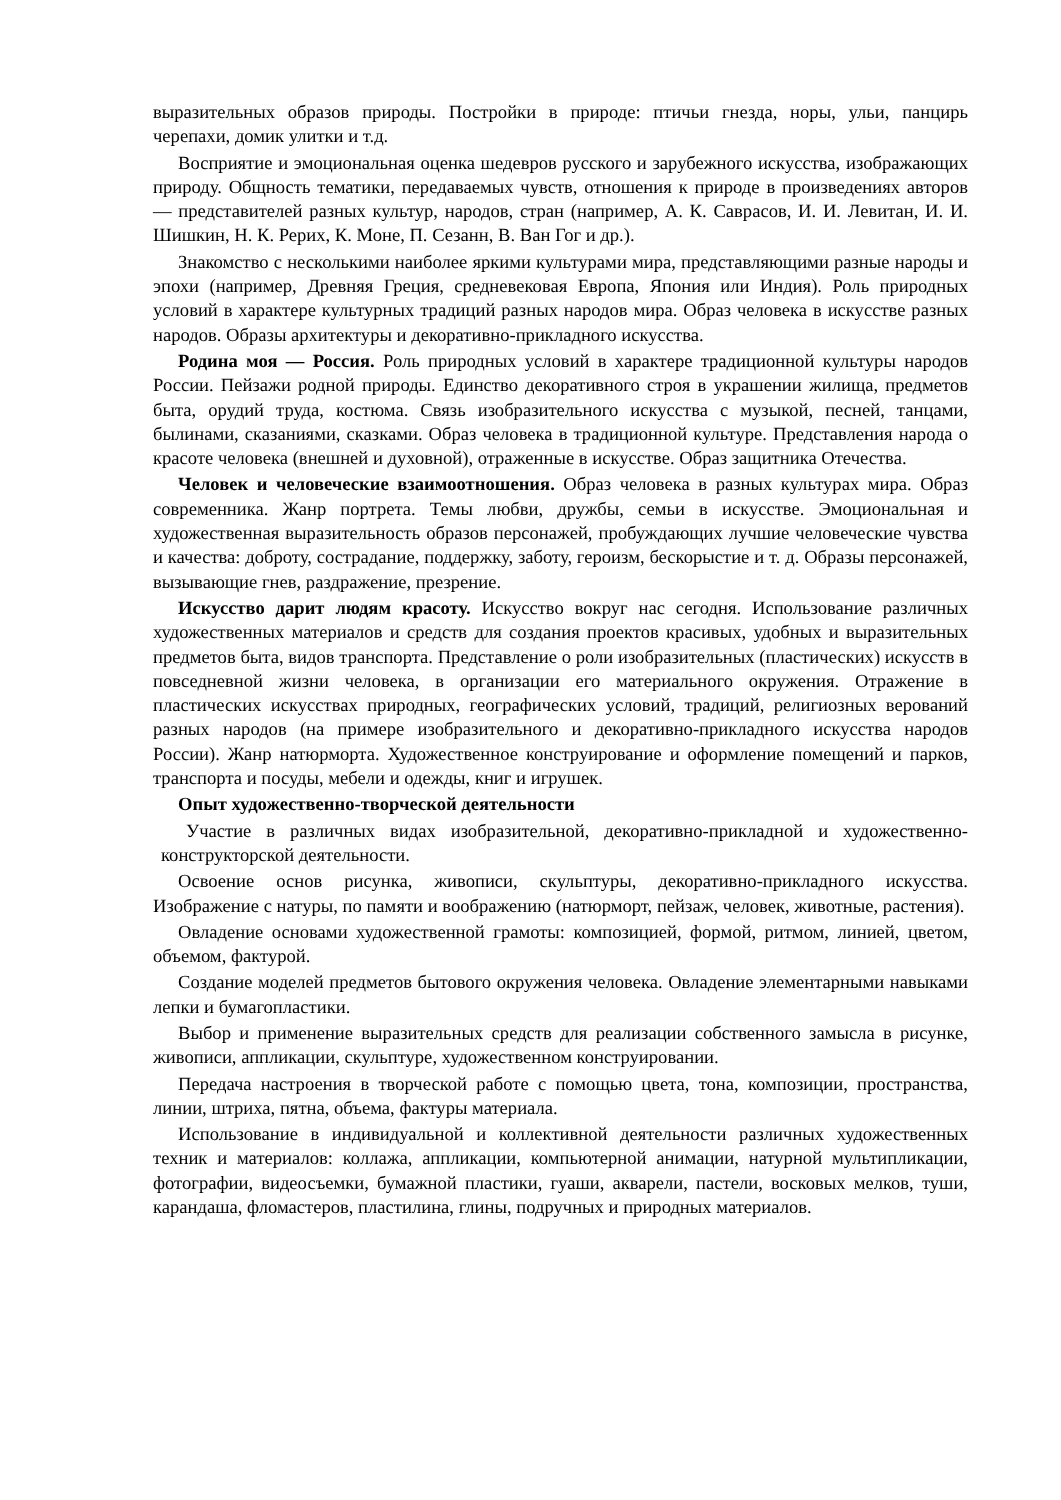выразительных образов природы. Постройки в природе: птичьи гнезда, норы, ульи, панцирь черепахи, домик улитки и т.д.
Восприятие и эмоциональная оценка шедевров русского и зарубежного искусства, изображающих природу. Общность тематики, передаваемых чувств, отношения к природе в произведениях авторов — представителей разных культур, народов, стран (например, А. К. Саврасов, И. И. Левитан, И. И. Шишкин, Н. К. Рерих, К. Моне, П. Сезанн, В. Ван Гог и др.).
Знакомство с несколькими наиболее яркими культурами мира, представляющими разные народы и эпохи (например, Древняя Греция, средневековая Европа, Япония или Индия). Роль природных условий в характере культурных традиций разных народов мира. Образ человека в искусстве разных народов. Образы архитектуры и декоративно-прикладного искусства.
Родина моя — Россия. Роль природных условий в характере традиционной культуры народов России. Пейзажи родной природы. Единство декоративного строя в украшении жилища, предметов быта, орудий труда, костюма. Связь изобразительного искусства с музыкой, песней, танцами, былинами, сказаниями, сказками. Образ человека в традиционной культуре. Представления народа о красоте человека (внешней и духовной), отраженные в искусстве. Образ защитника Отечества.
Человек и человеческие взаимоотношения. Образ человека в разных культурах мира. Образ современника. Жанр портрета. Темы любви, дружбы, семьи в искусстве. Эмоциональная и художественная выразительность образов персонажей, пробуждающих лучшие человеческие чувства и качества: доброту, сострадание, поддержку, заботу, героизм, бескорыстие и т. д. Образы персонажей, вызывающие гнев, раздражение, презрение.
Искусство дарит людям красоту. Искусство вокруг нас сегодня. Использование различных художественных материалов и средств для создания проектов красивых, удобных и выразительных предметов быта, видов транспорта. Представление о роли изобразительных (пластических) искусств в повседневной жизни человека, в организации его материального окружения. Отражение в пластических искусствах природных, географических условий, традиций, религиозных верований разных народов (на примере изобразительного и декоративно-прикладного искусства народов России). Жанр натюрморта. Художественное конструирование и оформление помещений и парков, транспорта и посуды, мебели и одежды, книг и игрушек.
Опыт художественно-творческой деятельности
Участие в различных видах изобразительной, декоративно-прикладной и художественно-конструкторской деятельности.
Освоение основ рисунка, живописи, скульптуры, декоративно-прикладного искусства. Изображение с натуры, по памяти и воображению (натюрморт, пейзаж, человек, животные, растения).
Овладение основами художественной грамоты: композицией, формой, ритмом, линией, цветом, объемом, фактурой.
Создание моделей предметов бытового окружения человека. Овладение элементарными навыками лепки и бумагопластики.
Выбор и применение выразительных средств для реализации собственного замысла в рисунке, живописи, аппликации, скульптуре, художественном конструировании.
Передача настроения в творческой работе с помощью цвета, тона, композиции, пространства, линии, штриха, пятна, объема, фактуры материала.
Использование в индивидуальной и коллективной деятельности различных художественных техник и материалов: коллажа, аппликации, компьютерной анимации, натурной мультипликации, фотографии, видеосъемки, бумажной пластики, гуаши, акварели, пастели, восковых мелков, туши, карандаша, фломастеров, пластилина, глины, подручных и природных материалов.